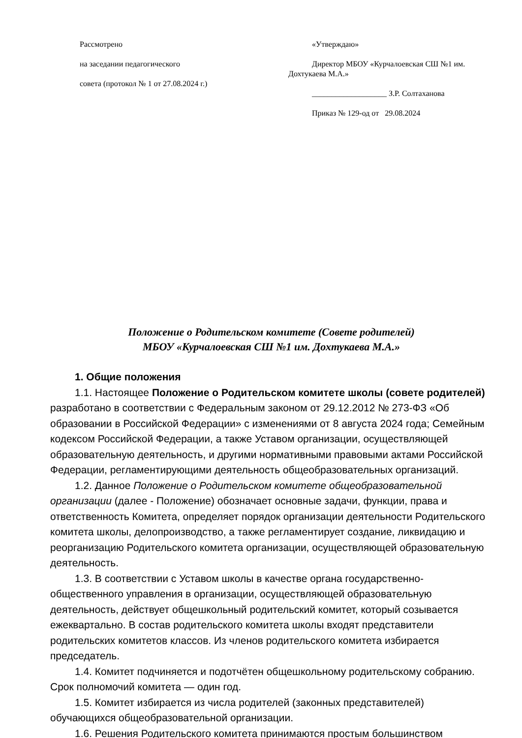Рассмотрено
на заседании педагогического
совета (протокол № 1 от 27.08.2024 г.)
«Утверждаю»
Директор МБОУ «Курчалоевская СШ №1 им. Дохтукаева М.А.»
___________________ З.Р. Солтаханова
Приказ № 129-од от 29.08.2024
Положение о Родительском комитете (Совете родителей)
МБОУ «Курчалоевская СШ №1 им. Дохтукаева М.А.»
1. Общие положения
1.1. Настоящее Положение о Родительском комитете школы (совете родителей) разработано в соответствии с Федеральным законом от 29.12.2012 № 273-ФЗ «Об образовании в Российской Федерации» с изменениями от 8 августа 2024 года; Семейным кодексом Российской Федерации, а также Уставом организации, осуществляющей образовательную деятельность, и другими нормативными правовыми актами Российской Федерации, регламентирующими деятельность общеобразовательных организаций.
1.2. Данное Положение о Родительском комитете общеобразовательной организации (далее - Положение) обозначает основные задачи, функции, права и ответственность Комитета, определяет порядок организации деятельности Родительского комитета школы, делопроизводство, а также регламентирует создание, ликвидацию и реорганизацию Родительского комитета организации, осуществляющей образовательную деятельность.
1.3. В соответствии с Уставом школы в качестве органа государственно-общественного управления в организации, осуществляющей образовательную деятельность, действует общешкольный родительский комитет, который созывается ежеквартально. В состав родительского комитета школы входят представители родительских комитетов классов. Из членов родительского комитета избирается председатель.
1.4. Комитет подчиняется и подотчётен общешкольному родительскому собранию. Срок полномочий комитета — один год.
1.5. Комитет избирается из числа родителей (законных представителей) обучающихся общеобразовательной организации.
1.6. Решения Родительского комитета принимаются простым большинством